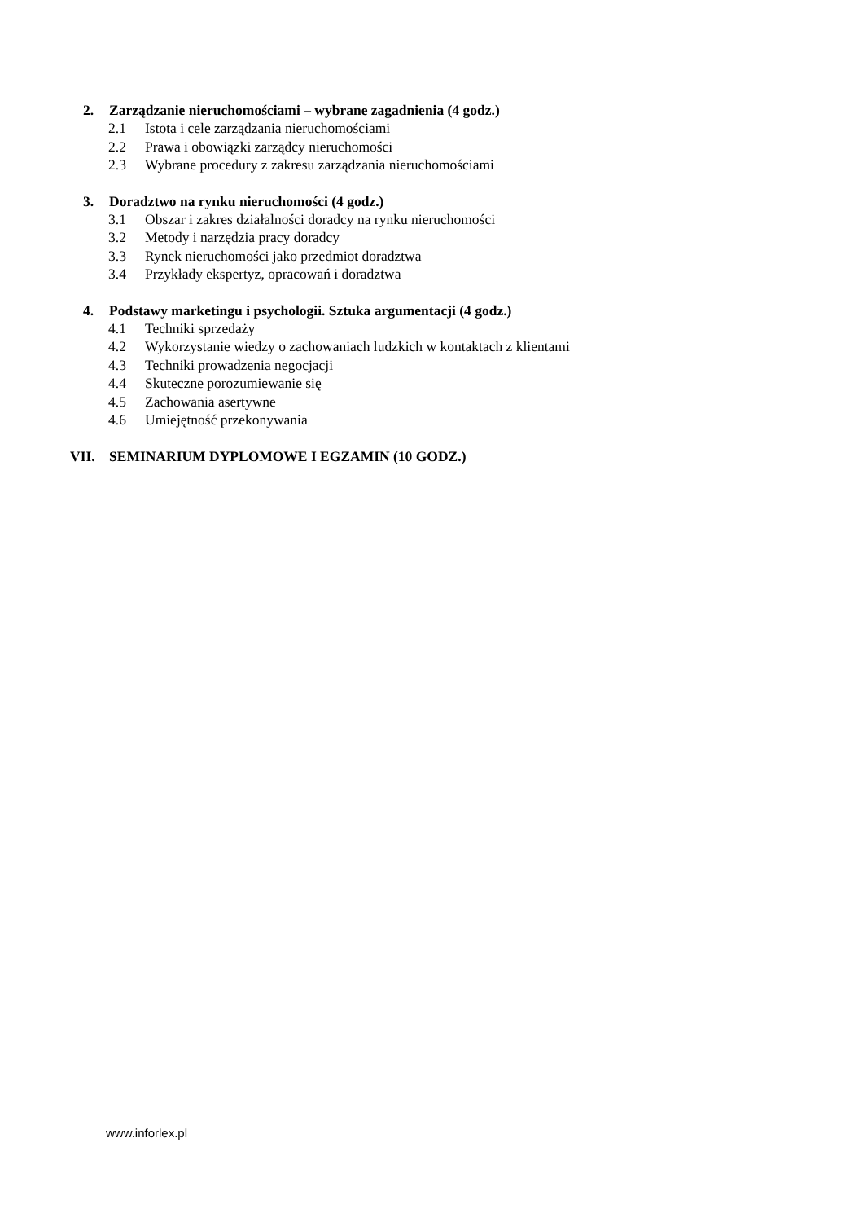2. Zarządzanie nieruchomościami – wybrane zagadnienia (4 godz.)
2.1 Istota i cele zarządzania nieruchomościami
2.2 Prawa i obowiązki zarządcy nieruchomości
2.3 Wybrane procedury z zakresu zarządzania nieruchomościami
3. Doradztwo na rynku nieruchomości (4 godz.)
3.1 Obszar i zakres działalności doradcy na rynku nieruchomości
3.2 Metody i narzędzia pracy doradcy
3.3 Rynek nieruchomości jako przedmiot doradztwa
3.4 Przykłady ekspertyz, opracowań i doradztwa
4. Podstawy marketingu i psychologii. Sztuka argumentacji (4 godz.)
4.1 Techniki sprzedaży
4.2 Wykorzystanie wiedzy o zachowaniach ludzkich w kontaktach z klientami
4.3 Techniki prowadzenia negocjacji
4.4 Skuteczne porozumiewanie się
4.5 Zachowania asertywne
4.6 Umiejętność przekonywania
VII. SEMINARIUM DYPLOMOWE I EGZAMIN (10 GODZ.)
www.inforlex.pl